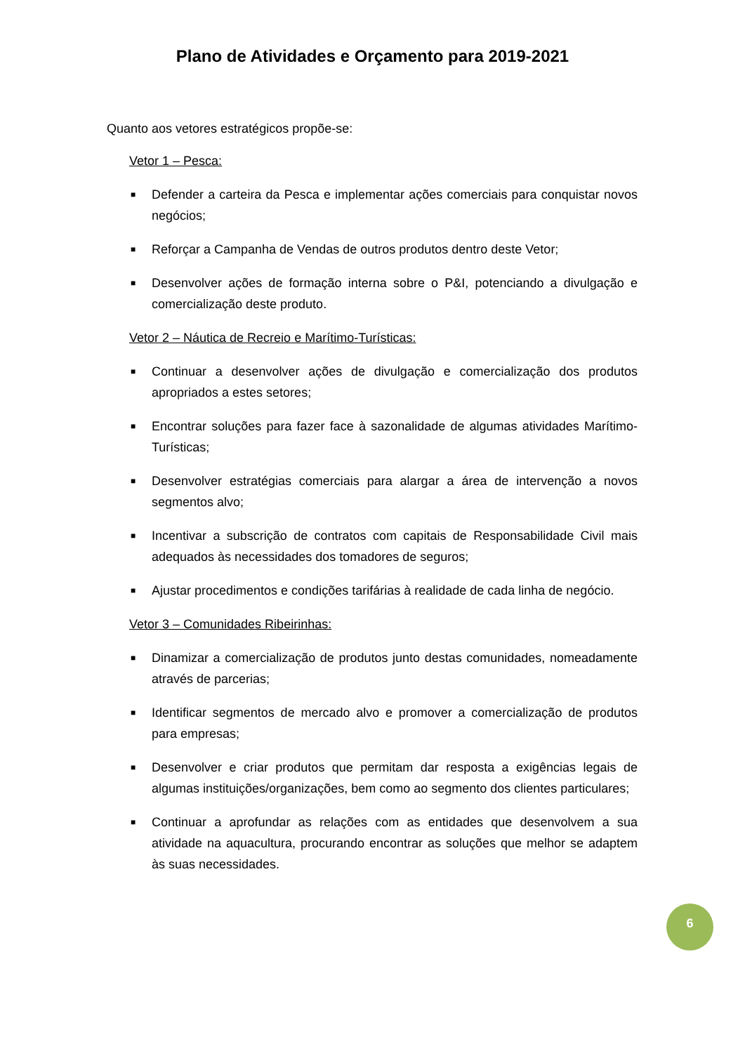Plano de Atividades e Orçamento para 2019-2021
Quanto aos vetores estratégicos propõe-se:
Vetor 1 – Pesca:
■ Defender a carteira da Pesca e implementar ações comerciais para conquistar novos negócios;
■ Reforçar a Campanha de Vendas de outros produtos dentro deste Vetor;
■ Desenvolver ações de formação interna sobre o P&I, potenciando a divulgação e comercialização deste produto.
Vetor 2 – Náutica de Recreio e Marítimo-Turísticas:
■ Continuar a desenvolver ações de divulgação e comercialização dos produtos apropriados a estes setores;
■ Encontrar soluções para fazer face à sazonalidade de algumas atividades Marítimo-Turísticas;
■ Desenvolver estratégias comerciais para alargar a área de intervenção a novos segmentos alvo;
■ Incentivar a subscrição de contratos com capitais de Responsabilidade Civil mais adequados às necessidades dos tomadores de seguros;
■ Ajustar procedimentos e condições tarifárias à realidade de cada linha de negócio.
Vetor 3 – Comunidades Ribeirinhas:
■ Dinamizar a comercialização de produtos junto destas comunidades, nomeadamente através de parcerias;
■ Identificar segmentos de mercado alvo e promover a comercialização de produtos para empresas;
■ Desenvolver e criar produtos que permitam dar resposta a exigências legais de algumas instituições/organizações, bem como ao segmento dos clientes particulares;
■ Continuar a aprofundar as relações com as entidades que desenvolvem a sua atividade na aquacultura, procurando encontrar as soluções que melhor se adaptem às suas necessidades.
6